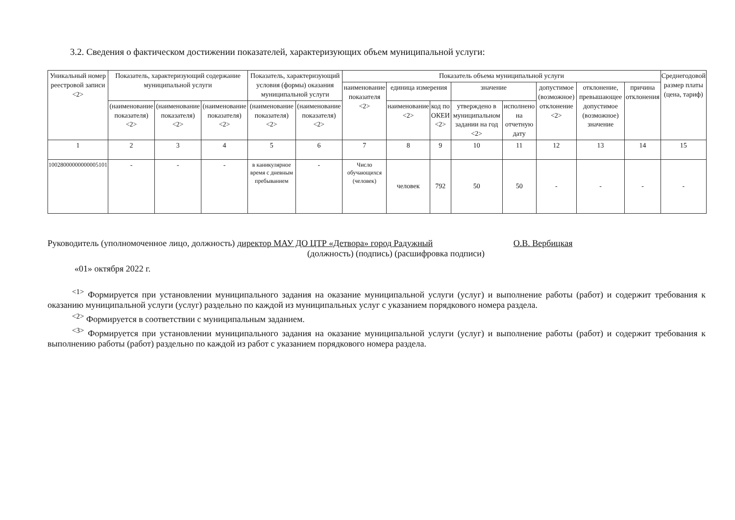3.2. Сведения о фактическом достижении показателей, характеризующих объем муниципальной услуги:
| Уникальный номер реестровой записи <2> | Показатель, характеризующий содержание муниципальной услуги | | | Показатель, характеризующий условия (формы) оказания муниципальной услуги | | Показатель объема муниципальной услуги | | | | | | | | Среднегодовой размер платы (цена, тариф) |
| --- | --- | --- | --- | --- | --- | --- | --- | --- | --- | --- | --- | --- | --- | --- |
| | | | | | | наименование показателя <2> | единица измерения | | значение | | допустимое (возможное) отклонение <2> | отклонение, превышающее допустимое (возможное) значение | причина отклонения | |
| | (наименование показателя) <2> | (наименование показателя) <2> | (наименование показателя) <2> | (наименование показателя) <2> | (наименование показателя) <2> | | наименование <2> | код по ОКЕИ <2> | утверждено в муниципальном задании на год <2> | исполнено на отчетную дату | | | | |
| 1 | 2 | 3 | 4 | 5 | 6 | 7 | 8 | 9 | 10 | 11 | 12 | 13 | 14 | 15 |
| 10028000000000005101 | - | - | - | в каникулярное время с дневным пребыванием | - | Число обучающихся (человек) | человек | 792 | 50 | 50 | - | - | - | - |
Руководитель (уполномоченное лицо, должность) директор МАУ ДО ЦТР «Детвора» город Радужный О.В. Вербицкая
(должность) (подпись) (расшифровка подписи)
«01» октября 2022 г.
<sup><1></sup> Формируется при установлении муниципального задания на оказание муниципальной услуги (услуг) и выполнение работы (работ) и содержит требования к оказанию муниципальной услуги (услуг) раздельно по каждой из муниципальных услуг с указанием порядкового номера раздела.
<sup><2></sup> Формируется в соответствии с муниципальным заданием.
<sup><3></sup> Формируется при установлении муниципального задания на оказание муниципальной услуги (услуг) и выполнение работы (работ) и содержит требования к выполнению работы (работ) раздельно по каждой из работ с указанием порядкового номера раздела.